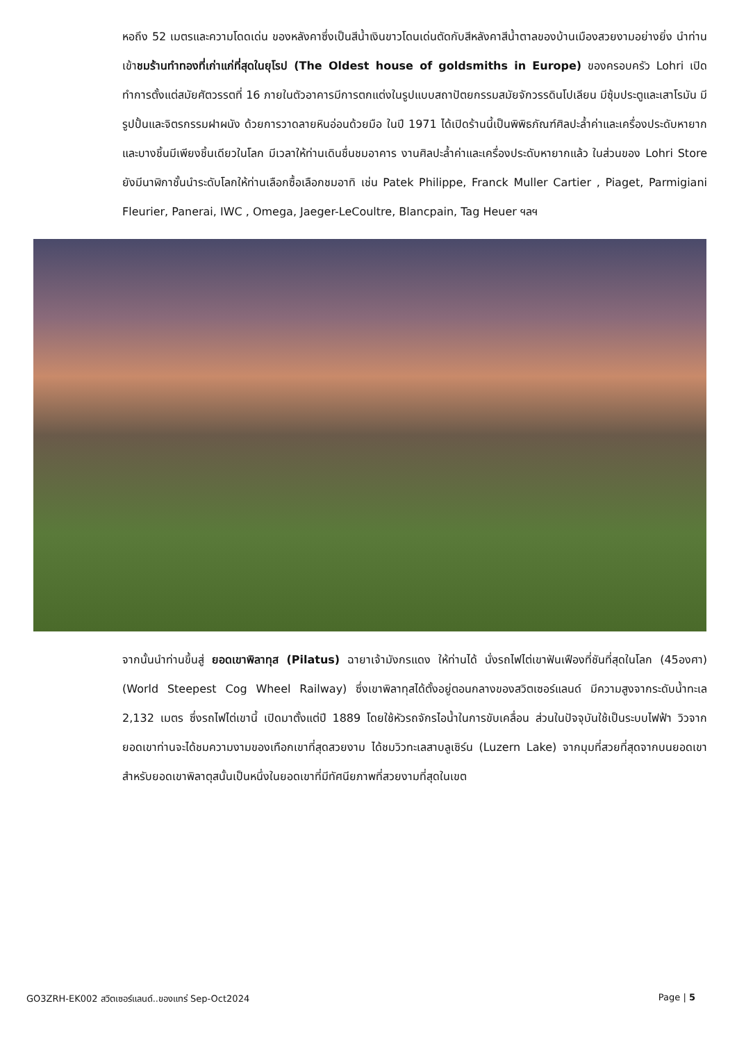หอถึง 52 เมตรและความโดดเด่น ของหลังคาซึ่งเป็นสีน้ำเงินขาวโดนเด่นตัดกับสีหลังคาสีน้ำตาลของบ้านเมืองสวยงามอย่างยิ่ง นำท่านเข้าชมร้านทำทองที่เก่าแก่ที่สุดในยุโรป (The Oldest house of goldsmiths in Europe) ของครอบครัว Lohri เปิดทำการตั้งแต่สมัยศัตวรรตที่ 16 ภายในตัวอาคารมีการตกแต่งในรูปแบบสถาปัตยกรรมสมัยจักวรรดินโปเลียน มีซุ้มประตูและเสาโรมัน มีรูปปั้นและจิตรกรรมฝาผนัง ด้วยการวาดลายหินอ่อนด้วยมือ ในปี 1971 ได้เปิดร้านนี้เป็นพิพิธภัณฑ์ศิลปะล้ำค่าและเครื่องประดับหายาก และบางชิ้นมีเพียงชิ้นเดียวในโลก มีเวลาให้ท่านเดินชื่นชมอาคาร งานศิลปะล้ำค่าและเครื่องประดับหายากแล้ว ในส่วนของ Lohri Store ยังมีนาฬิกาชั้นนำระดับโลกให้ท่านเลือกซื้อเลือกชมอาทิ เช่น Patek Philippe, Franck Muller Cartier , Piaget, Parmigiani Fleurier, Panerai, IWC , Omega, Jaeger-LeCoultre, Blancpain, Tag Heuer ฯลฯ
จากนั้นนำท่านขึ้นสู่ ยอดเขาพิลาทุส (Pilatus) ฉายาเจ้ามังกรแดง ให้ท่านได้ นั่งรถไฟไต่เขาฟันเฟืองที่ชันที่สุดในโลก (45องศา) (World Steepest Cog Wheel Railway) ซึ่งเขาพิลาทุสได้ตั้งอยู่ตอนกลางของสวิตเซอร์แลนด์ มีความสูงจากระดับน้ำทะเล 2,132 เมตร ซึ่งรถไฟไต่เขานี้ เปิดมาตั้งแต่ปี 1889 โดยใช้หัวรถจักรไอน้ำในการขับเคลื่อน ส่วนในปัจจุบันใช้เป็นระบบไฟฟ้า วิวจากยอดเขาท่านจะได้ชมความงามของเทือกเขาที่สุดสวยงาม ได้ชมวิวทะเลสาบลูเซิร์น (Luzern Lake) จากมุมที่สวยที่สุดจากบนยอดเขา สำหรับยอดเขาพิลาตุสนั้นเป็นหนึ่งในยอดเขาที่มีทัศนียภาพที่สวยงามที่สุดในเขต
GO3ZRH-EK002 สวิตเซอร์แลนด์..ของแทร่ Sep-Oct2024 Page | 5